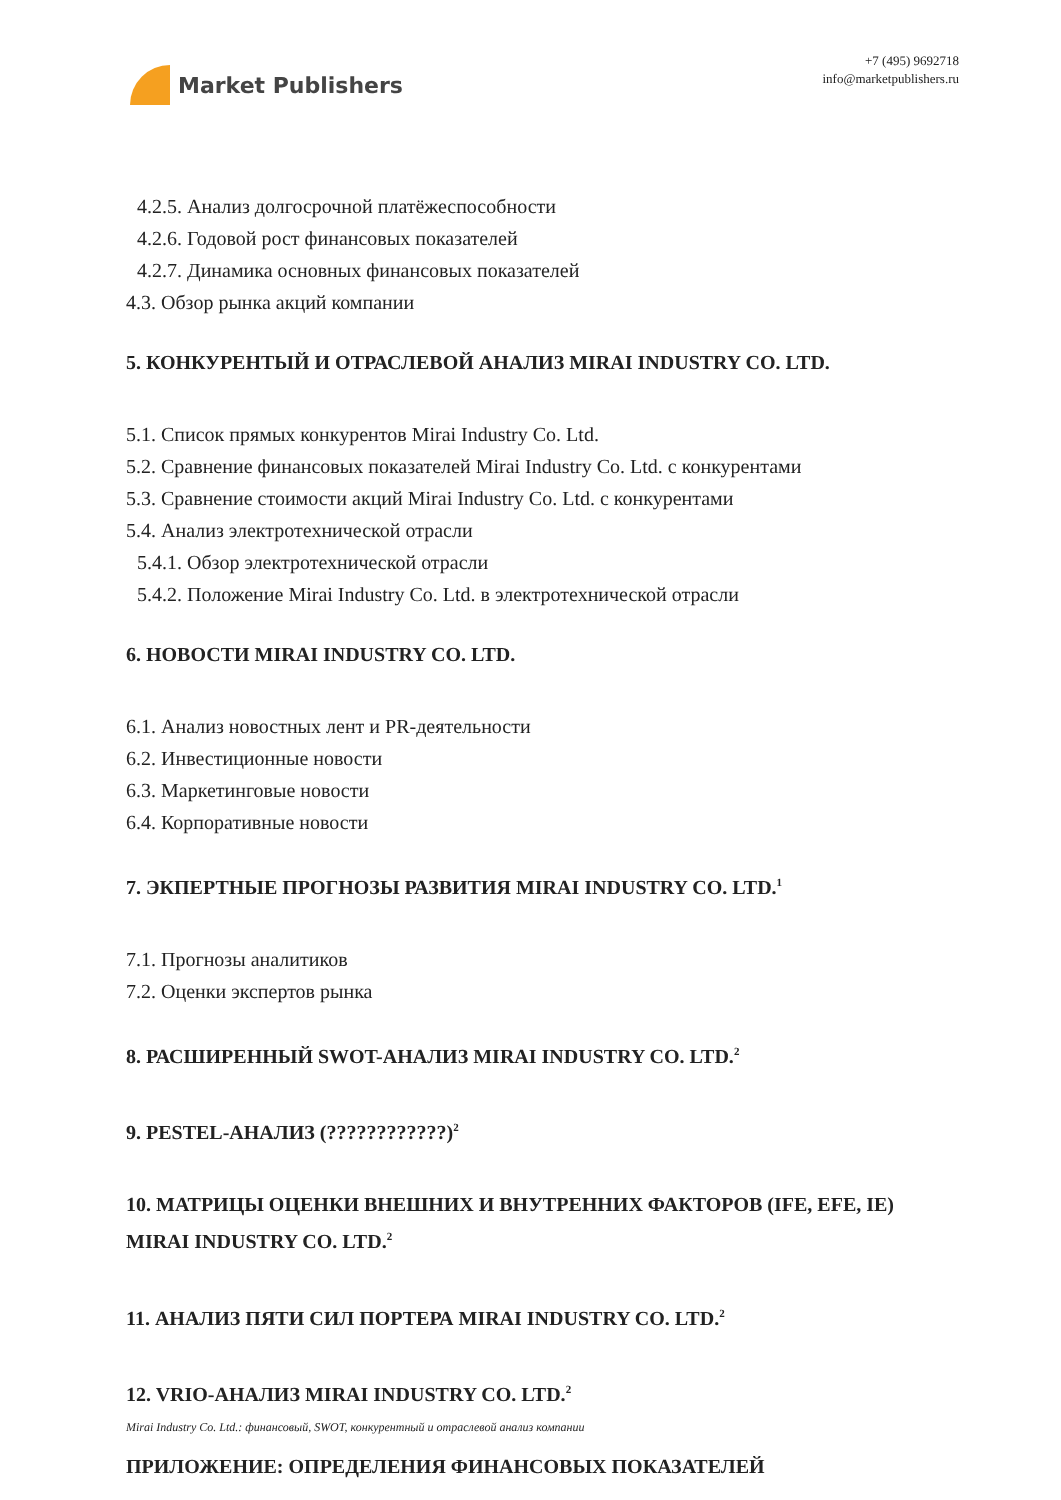Market Publishers
+7 (495) 9692718
info@marketpublishers.ru
4.2.5. Анализ долгосрочной платёжеспособности
4.2.6. Годовой рост финансовых показателей
4.2.7. Динамика основных финансовых показателей
4.3. Обзор рынка акций компании
5. КОНКУРЕНТЫЙ И ОТРАСЛЕВОЙ АНАЛИЗ MIRAI INDUSTRY CO. LTD.
5.1. Список прямых конкурентов Mirai Industry Co. Ltd.
5.2. Сравнение финансовых показателей Mirai Industry Co. Ltd. с конкурентами
5.3. Сравнение стоимости акций Mirai Industry Co. Ltd. с конкурентами
5.4. Анализ электротехнической отрасли
5.4.1. Обзор электротехнической отрасли
5.4.2. Положение Mirai Industry Co. Ltd. в электротехнической отрасли
6. НОВОСТИ MIRAI INDUSTRY CO. LTD.
6.1. Анализ новостных лент и PR-деятельности
6.2. Инвестиционные новости
6.3. Маркетинговые новости
6.4. Корпоративные новости
7. ЭКПЕРТНЫЕ ПРОГНОЗЫ РАЗВИТИЯ MIRAI INDUSTRY CO. LTD.<sup>1</sup>
7.1. Прогнозы аналитиков
7.2. Оценки экспертов рынка
8. РАСШИРЕННЫЙ SWOT-АНАЛИЗ MIRAI INDUSTRY CO. LTD.<sup>2</sup>
9. PESTEL-АНАЛИЗ (????????????)<sup>2</sup>
10. МАТРИЦЫ ОЦЕНКИ ВНЕШНИХ И ВНУТРЕННИХ ФАКТОРОВ (IFE, EFE, IE) MIRAI INDUSTRY CO. LTD.<sup>2</sup>
11. АНАЛИЗ ПЯТИ СИЛ ПОРТЕРА MIRAI INDUSTRY CO. LTD.<sup>2</sup>
12. VRIO-АНАЛИЗ MIRAI INDUSTRY CO. LTD.<sup>2</sup>
ПРИЛОЖЕНИЕ: ОПРЕДЕЛЕНИЯ ФИНАНСОВЫХ ПОКАЗАТЕЛЕЙ
Mirai Industry Co. Ltd.: финансовый, SWOT, конкурентный и отраслевой анализ компании